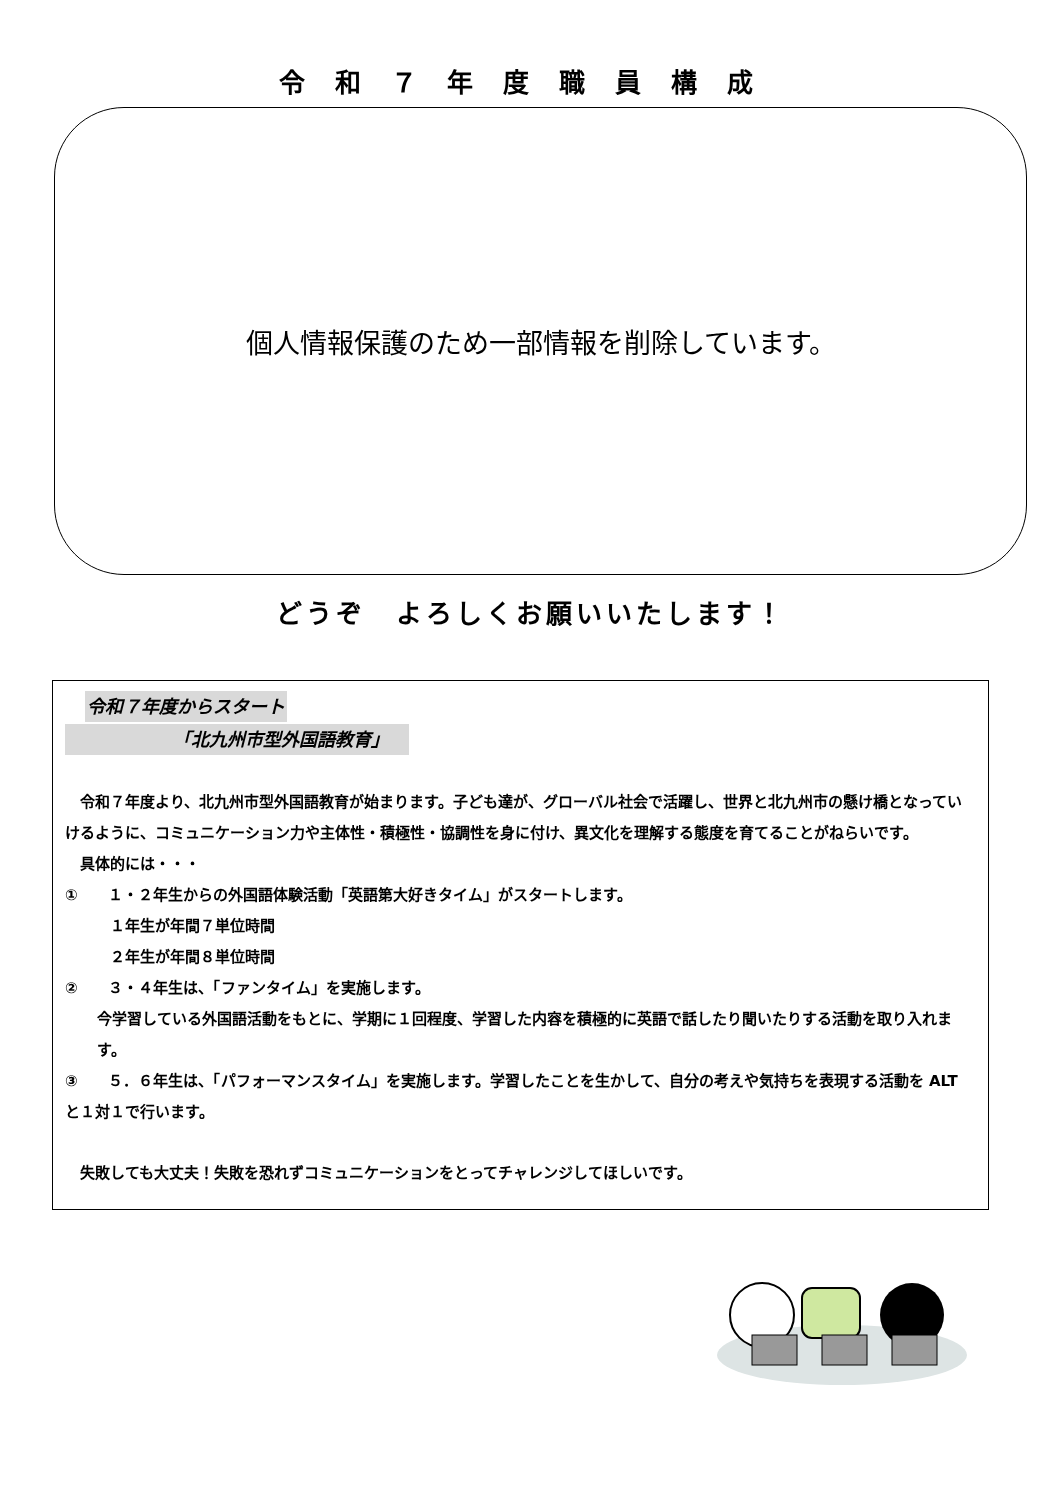令和７年度職員構成
個人情報保護のため一部情報を削除しています。
どうぞ　よろしくお願いいたします！
令和７年度からスタート
「北九州市型外国語教育」
　令和７年度より、北九州市型外国語教育が始まります。子ども達が、グローバル社会で活躍し、世界と北九州市の懸け橋となっていけるように、コミュニケーション力や主体性・積極性・協調性を身に付け、異文化を理解する態度を育てることがねらいです。
　具体的には・・・
①　　１・２年生からの外国語体験活動「英語第大好きタイム」がスタートします。
１年生が年間７単位時間
２年生が年間８単位時間
②　　３・４年生は、「ファンタイム」を実施します。
今学習している外国語活動をもとに、学期に１回程度、学習した内容を積極的に英語で話したり聞いたりする活動を取り入れます。
③　　５．６年生は、「パフォーマンスタイム」を実施します。学習したことを生かして、自分の考えや気持ちを表現する活動を ALT と１対１で行います。
　失敗しても大丈夫！失敗を恐れずコミュニケーションをとってチャレンジしてほしいです。